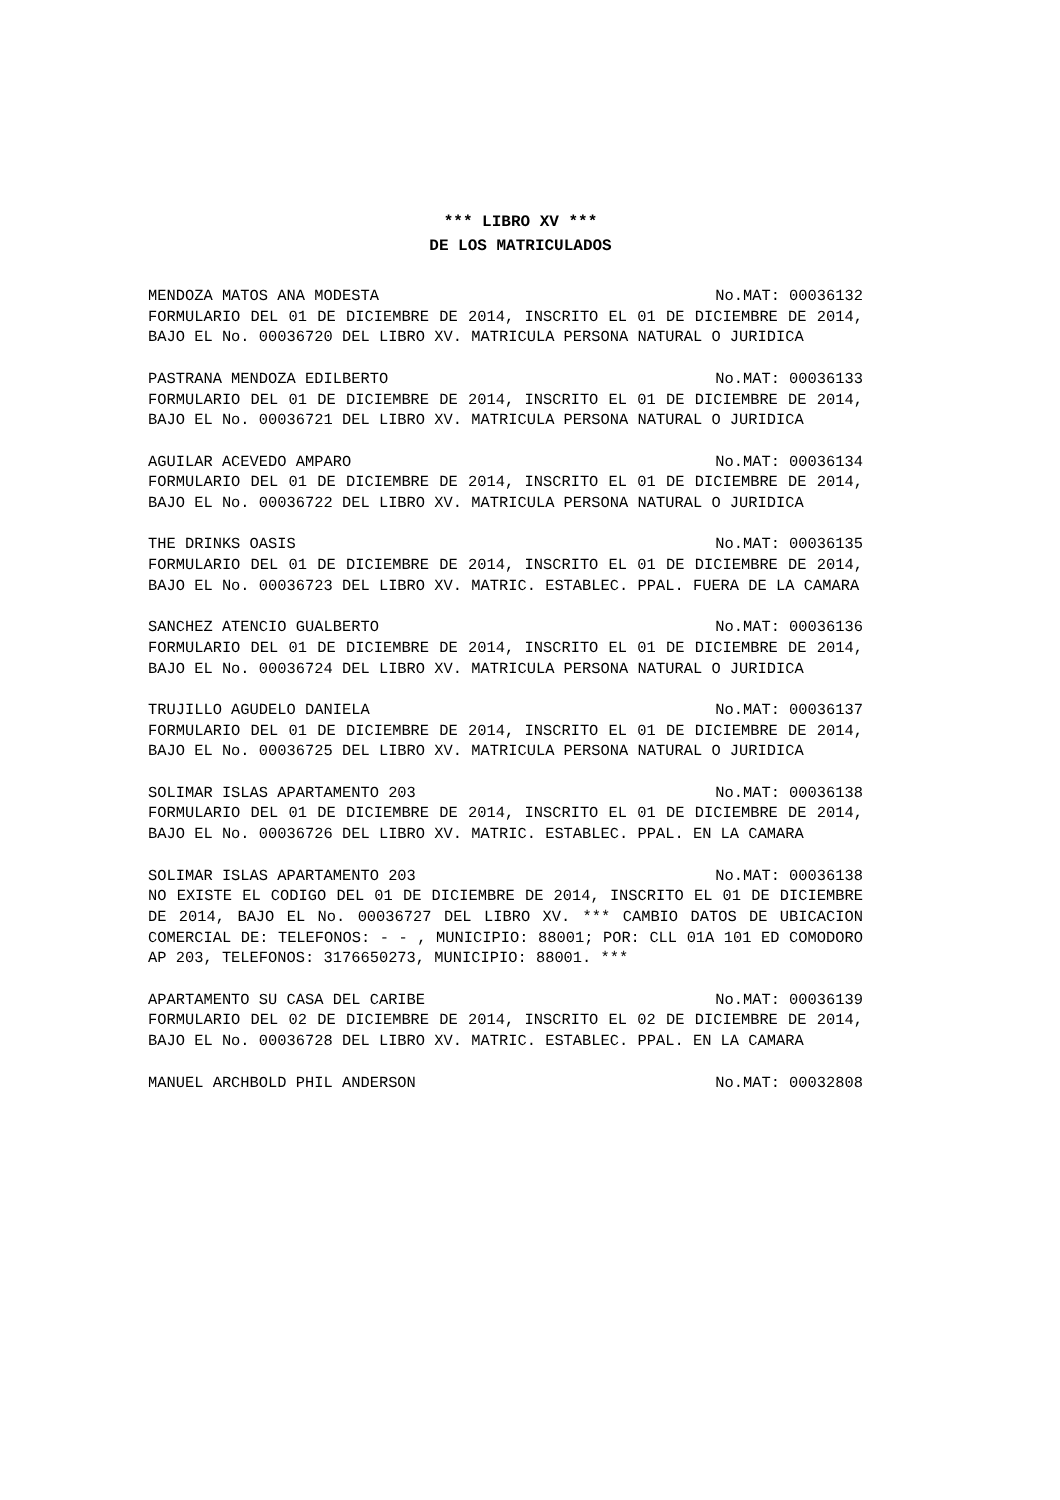*** LIBRO XV ***
DE LOS MATRICULADOS
MENDOZA MATOS ANA MODESTA No.MAT: 00036132
FORMULARIO DEL 01 DE DICIEMBRE DE 2014, INSCRITO EL 01 DE DICIEMBRE DE 2014, BAJO EL No. 00036720 DEL LIBRO XV. MATRICULA PERSONA NATURAL O JURIDICA
PASTRANA MENDOZA EDILBERTO No.MAT: 00036133
FORMULARIO DEL 01 DE DICIEMBRE DE 2014, INSCRITO EL 01 DE DICIEMBRE DE 2014, BAJO EL No. 00036721 DEL LIBRO XV. MATRICULA PERSONA NATURAL O JURIDICA
AGUILAR ACEVEDO AMPARO No.MAT: 00036134
FORMULARIO DEL 01 DE DICIEMBRE DE 2014, INSCRITO EL 01 DE DICIEMBRE DE 2014, BAJO EL No. 00036722 DEL LIBRO XV. MATRICULA PERSONA NATURAL O JURIDICA
THE DRINKS OASIS No.MAT: 00036135
FORMULARIO DEL 01 DE DICIEMBRE DE 2014, INSCRITO EL 01 DE DICIEMBRE DE 2014, BAJO EL No. 00036723 DEL LIBRO XV. MATRIC. ESTABLEC. PPAL. FUERA DE LA CAMARA
SANCHEZ ATENCIO GUALBERTO No.MAT: 00036136
FORMULARIO DEL 01 DE DICIEMBRE DE 2014, INSCRITO EL 01 DE DICIEMBRE DE 2014, BAJO EL No. 00036724 DEL LIBRO XV. MATRICULA PERSONA NATURAL O JURIDICA
TRUJILLO AGUDELO DANIELA No.MAT: 00036137
FORMULARIO DEL 01 DE DICIEMBRE DE 2014, INSCRITO EL 01 DE DICIEMBRE DE 2014, BAJO EL No. 00036725 DEL LIBRO XV. MATRICULA PERSONA NATURAL O JURIDICA
SOLIMAR ISLAS APARTAMENTO 203 No.MAT: 00036138
FORMULARIO DEL 01 DE DICIEMBRE DE 2014, INSCRITO EL 01 DE DICIEMBRE DE 2014, BAJO EL No. 00036726 DEL LIBRO XV. MATRIC. ESTABLEC. PPAL. EN LA CAMARA
SOLIMAR ISLAS APARTAMENTO 203 No.MAT: 00036138
NO EXISTE EL CODIGO DEL 01 DE DICIEMBRE DE 2014, INSCRITO EL 01 DE DICIEMBRE DE 2014, BAJO EL No. 00036727 DEL LIBRO XV. *** CAMBIO DATOS DE UBICACION COMERCIAL DE: TELEFONOS: - - , MUNICIPIO: 88001; POR: CLL 01A 101 ED COMODORO AP 203, TELEFONOS: 3176650273, MUNICIPIO: 88001. ***
APARTAMENTO SU CASA DEL CARIBE No.MAT: 00036139
FORMULARIO DEL 02 DE DICIEMBRE DE 2014, INSCRITO EL 02 DE DICIEMBRE DE 2014, BAJO EL No. 00036728 DEL LIBRO XV. MATRIC. ESTABLEC. PPAL. EN LA CAMARA
MANUEL ARCHBOLD PHIL ANDERSON No.MAT: 00032808